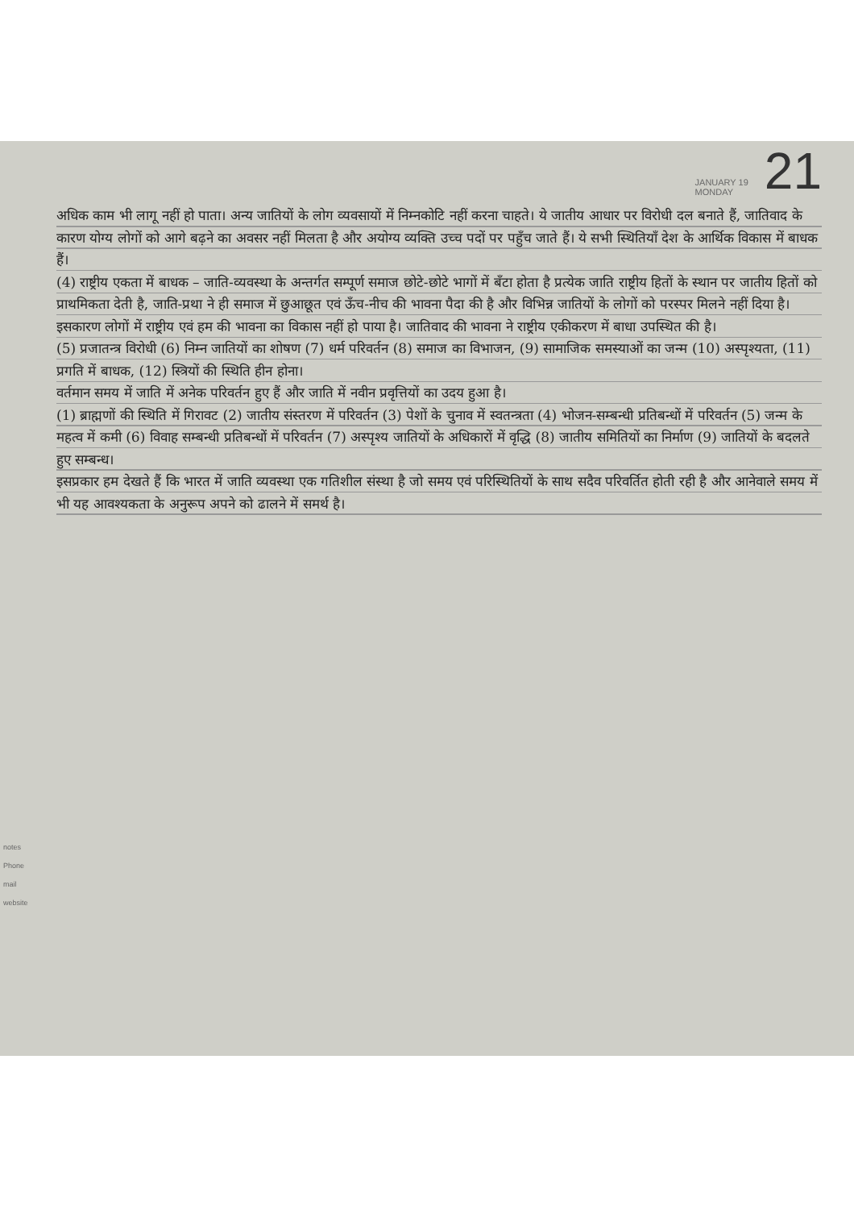JANUARY 19
MONDAY
21
अधिक काम भी लागू नहीं हो पाता। अन्य जातियों के लोग व्यवसायों में निम्नकोटि नहीं करना चाहते। ये जातीय आधार पर विरोधी दल बनाते हैं, जातिवाद के कारण योग्य लोगों को आगे बढ़ने का अवसर नहीं मिलता है और अयोग्य व्यक्ति उच्च पदों पर पहुँच जाते हैं। ये सभी स्थितियाँ देश के आर्थिक विकास में बाधक हैं।
(4) राष्ट्रीय एकता में बाधक – जाति-व्यवस्था के अन्तर्गत सम्पूर्ण समाज छोटे-छोटे भागों में बँटा होता है प्रत्येक जाति राष्ट्रीय हितों के स्थान पर जातीय हितों को प्राथमिकता देती है, जाति-प्रथा ने ही समाज में छुआछूत एवं ऊँच-नीच की भावना पैदा की है और विभिन्न जातियों के लोगों को परस्पर मिलने नहीं दिया है। इसकारण लोगों में राष्ट्रीय एवं हम की भावना का विकास नहीं हो पाया है। जातिवाद की भावना ने राष्ट्रीय एकीकरण में बाधा उपस्थित की है।
(5) प्रजातन्त्र विरोधी (6) निम्न जातियों का शोषण (7) धर्म परिवर्तन (8) समाज का विभाजन, (9) सामाजिक समस्याओं का जन्म (10) अस्पृश्यता, (11) प्रगति में बाधक, (12) स्त्रियों की स्थिति हीन होना।
वर्तमान समय में जाति में अनेक परिवर्तन हुए हैं और जाति में नवीन प्रवृत्तियों का उदय हुआ है।
(1) ब्राह्मणों की स्थिति में गिरावट (2) जातीय संस्तरण में परिवर्तन (3) पेशों के चुनाव में स्वतन्त्रता (4) भोजन-सम्बन्धी प्रतिबन्धों में परिवर्तन (5) जन्म के महत्व में कमी (6) विवाह सम्बन्धी प्रतिबन्धों में परिवर्तन (7) अस्पृश्य जातियों के अधिकारों में वृद्धि (8) जातीय समितियों का निर्माण (9) जातियों के बदलते हुए सम्बन्ध।
इसप्रकार हम देखते हैं कि भारत में जाति व्यवस्था एक गतिशील संस्था है जो समय एवं परिस्थितियों के साथ सदैव परिवर्तित होती रही है और आनेवाले समय में भी यह आवश्यकता के अनुरूप अपने को ढालने में समर्थ है।
notes
Phone
mail
website